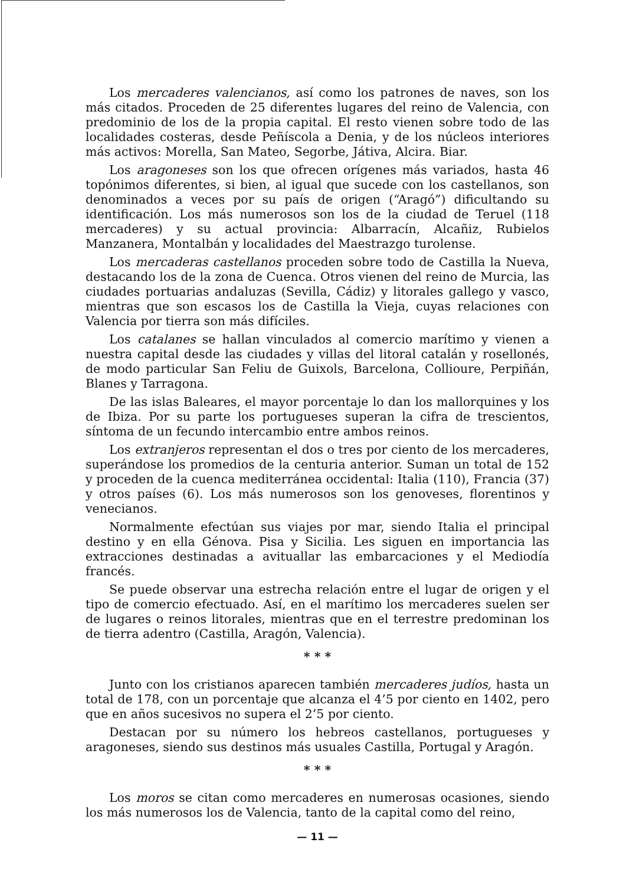Los mercaderes valencianos, así como los patrones de naves, son los más citados. Proceden de 25 diferentes lugares del reino de Valencia, con predominio de los de la propia capital. El resto vienen sobre todo de las localidades costeras, desde Peñíscola a Denia, y de los núcleos interiores más activos: Morella, San Mateo, Segorbe, Játiva, Alcira. Biar.
Los aragoneses son los que ofrecen orígenes más variados, hasta 46 topónimos diferentes, si bien, al igual que sucede con los castellanos, son denominados a veces por su país de origen (“Aragó”) dificultando su identificación. Los más numerosos son los de la ciudad de Teruel (118 mercaderes) y su actual provincia: Albarracín, Alcañiz, Rubielos Manzanera, Montalbán y localidades del Maestrazgo turolense.
Los mercaderas castellanos proceden sobre todo de Castilla la Nueva, destacando los de la zona de Cuenca. Otros vienen del reino de Murcia, las ciudades portuarias andaluzas (Sevilla, Cádiz) y litorales gallego y vasco, mientras que son escasos los de Castilla la Vieja, cuyas relaciones con Valencia por tierra son más difíciles.
Los catalanes se hallan vinculados al comercio marítimo y vienen a nuestra capital desde las ciudades y villas del litoral catalán y rosellonés, de modo particular San Feliu de Guixols, Barcelona, Collioure, Perpiñán, Blanes y Tarragona.
De las islas Baleares, el mayor porcentaje lo dan los mallorquines y los de Ibiza. Por su parte los portugueses superan la cifra de trescientos, síntoma de un fecundo intercambio entre ambos reinos.
Los extranjeros representan el dos o tres por ciento de los mercaderes, superándose los promedios de la centuria anterior. Suman un total de 152 y proceden de la cuenca mediterránea occidental: Italia (110), Francia (37) y otros países (6). Los más numerosos son los genoveses, florentinos y venecianos.
Normalmente efectúan sus viajes por mar, siendo Italia el principal destino y en ella Génova. Pisa y Sicilia. Les siguen en importancia las extracciones destinadas a avituallar las embarcaciones y el Mediodía francés.
Se puede observar una estrecha relación entre el lugar de origen y el tipo de comercio efectuado. Así, en el marítimo los mercaderes suelen ser de lugares o reinos litorales, mientras que en el terrestre predominan los de tierra adentro (Castilla, Aragón, Valencia).
* * *
Junto con los cristianos aparecen también mercaderes judíos, hasta un total de 178, con un porcentaje que alcanza el 4’5 por ciento en 1402, pero que en años sucesivos no supera el 2’5 por ciento.
Destacan por su número los hebreos castellanos, portugueses y aragoneses, siendo sus destinos más usuales Castilla, Portugal y Aragón.
* * *
Los moros se citan como mercaderes en numerosas ocasiones, siendo los más numerosos los de Valencia, tanto de la capital como del reino,
— 11 —